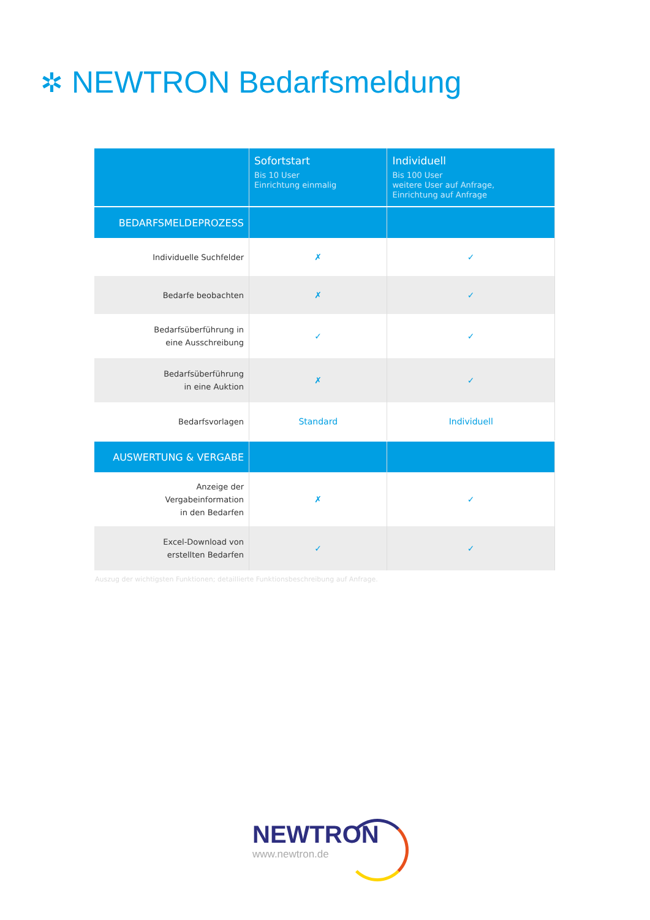✲ NEWTRON Bedarfsmeldung
| | Sofortstart Bis 10 User Einrichtung einmalig | Individuell Bis 100 User weitere User auf Anfrage, Einrichtung auf Anfrage |
| --- | --- | --- |
| BEDARFSMELDEPROZESS | | |
| Individuelle Suchfelder | ✗ | ✓ |
| Bedarfe beobachten | ✗ | ✓ |
| Bedarfsüberführung in eine Ausschreibung | ✓ | ✓ |
| Bedarfsüberführung in eine Auktion | ✗ | ✓ |
| Bedarfsvorlagen | Standard | Individuell |
| AUSWERTUNG & VERGABE | | |
| Anzeige der Vergabeinformation in den Bedarfen | ✗ | ✓ |
| Excel-Download von erstellten Bedarfen | ✓ | ✓ |
Auszug der wichtigsten Funktionen; detaillierte Funktionsbeschreibung auf Anfrage.
NEWTRON
www.newtron.de